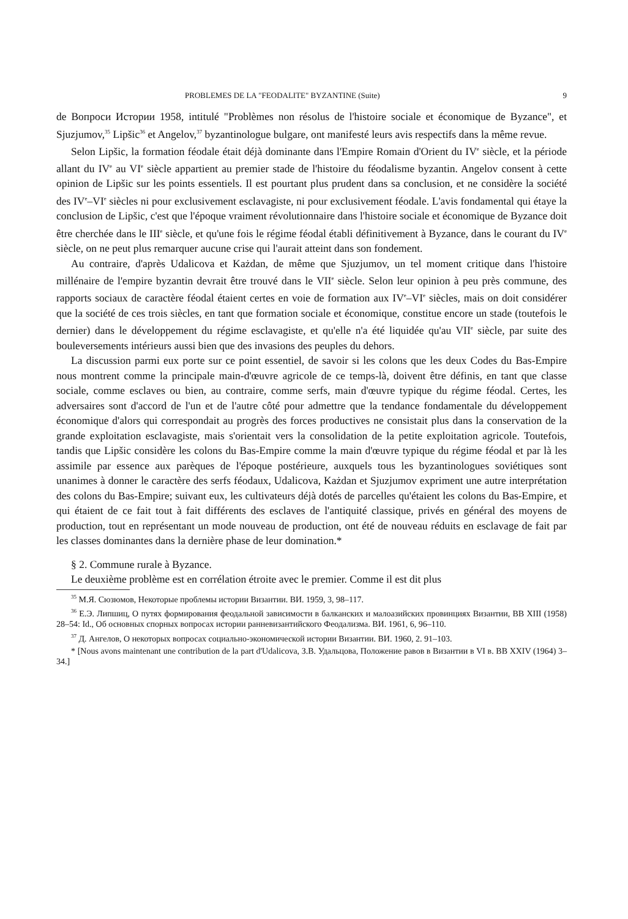PROBLEMES DE LA "FEODALITE" BYZANTINE (Suite) 9
de Вопроси Истории 1958, intitulé "Problèmes non résolus de l'histoire sociale et économique de Byzance", et Sjuzjumov,<sup>35</sup> Lipšic<sup>36</sup> et Angelov,<sup>37</sup> byzantinologue bulgare, ont manifesté leurs avis respectifs dans la même revue.
Selon Lipšic, la formation féodale était déjà dominante dans l'Empire Romain d'Orient du IV<sup>e</sup> siècle, et la période allant du IV<sup>e</sup> au VI<sup>e</sup> siècle appartient au premier stade de l'histoire du féodalisme byzantin. Angelov consent à cette opinion de Lipšic sur les points essentiels. Il est pourtant plus prudent dans sa conclusion, et ne considère la société des IV<sup>e</sup>–VI<sup>e</sup> siècles ni pour exclusivement esclavagiste, ni pour exclusivement féodale. L'avis fondamental qui étaye la conclusion de Lipšic, c'est que l'époque vraiment révolutionnaire dans l'histoire sociale et économique de Byzance doit être cherchée dans le III<sup>e</sup> siècle, et qu'une fois le régime féodal établi définitivement à Byzance, dans le courant du IV<sup>e</sup> siècle, on ne peut plus remarquer aucune crise qui l'aurait atteint dans son fondement.
Au contraire, d'après Udalicova et Każdan, de même que Sjuzjumov, un tel moment critique dans l'histoire millénaire de l'empire byzantin devrait être trouvé dans le VII<sup>e</sup> siècle. Selon leur opinion à peu près commune, des rapports sociaux de caractère féodal étaient certes en voie de formation aux IV<sup>e</sup>–VI<sup>e</sup> siècles, mais on doit considérer que la société de ces trois siècles, en tant que formation sociale et économique, constitue encore un stade (toutefois le dernier) dans le développement du régime esclavagiste, et qu'elle n'a été liquidée qu'au VII<sup>e</sup> siècle, par suite des bouleversements intérieurs aussi bien que des invasions des peuples du dehors.
La discussion parmi eux porte sur ce point essentiel, de savoir si les colons que les deux Codes du Bas-Empire nous montrent comme la principale main-d'œuvre agricole de ce temps-là, doivent être définis, en tant que classe sociale, comme esclaves ou bien, au contraire, comme serfs, main d'œuvre typique du régime féodal. Certes, les adversaires sont d'accord de l'un et de l'autre côté pour admettre que la tendance fondamentale du développement économique d'alors qui correspondait au progrès des forces productives ne consistait plus dans la conservation de la grande exploitation esclavagiste, mais s'orientait vers la consolidation de la petite exploitation agricole. Toutefois, tandis que Lipšic considère les colons du Bas-Empire comme la main d'œuvre typique du régime féodal et par là les assimile par essence aux parèques de l'époque postérieure, auxquels tous les byzantinologues soviétiques sont unanimes à donner le caractère des serfs féodaux, Udalicova, Każdan et Sjuzjumov expriment une autre interprétation des colons du Bas-Empire; suivant eux, les cultivateurs déjà dotés de parcelles qu'étaient les colons du Bas-Empire, et qui étaient de ce fait tout à fait différents des esclaves de l'antiquité classique, privés en général des moyens de production, tout en représentant un mode nouveau de production, ont été de nouveau réduits en esclavage de fait par les classes dominantes dans la dernière phase de leur domination.*
§ 2. Commune rurale à Byzance.
Le deuxième problème est en corrélation étroite avec le premier. Comme il est dit plus
<sup>35</sup> М.Я. Сюзюмов, Некоторые проблемы истории Византии. ВИ. 1959, 3, 98–117.
<sup>36</sup> Е.Э. Липшиц, О путях формирования феодальной зависимости в балканских и малоазийских провинциях Византии, ВВ XIII (1958) 28–54: Id., Об основных спорных вопросах истории ранневизантийского Феодализма. ВИ. 1961, 6, 96–110.
<sup>37</sup> Д. Ангелов, О некоторых вопросах социально-экономической истории Византии. ВИ. 1960, 2. 91–103.
* [Nous avons maintenant une contribution de la part d'Udalicova, З.В. Удальцова, Положение равов в Византии в VI в. ВВ XXIV (1964) 3–34.]